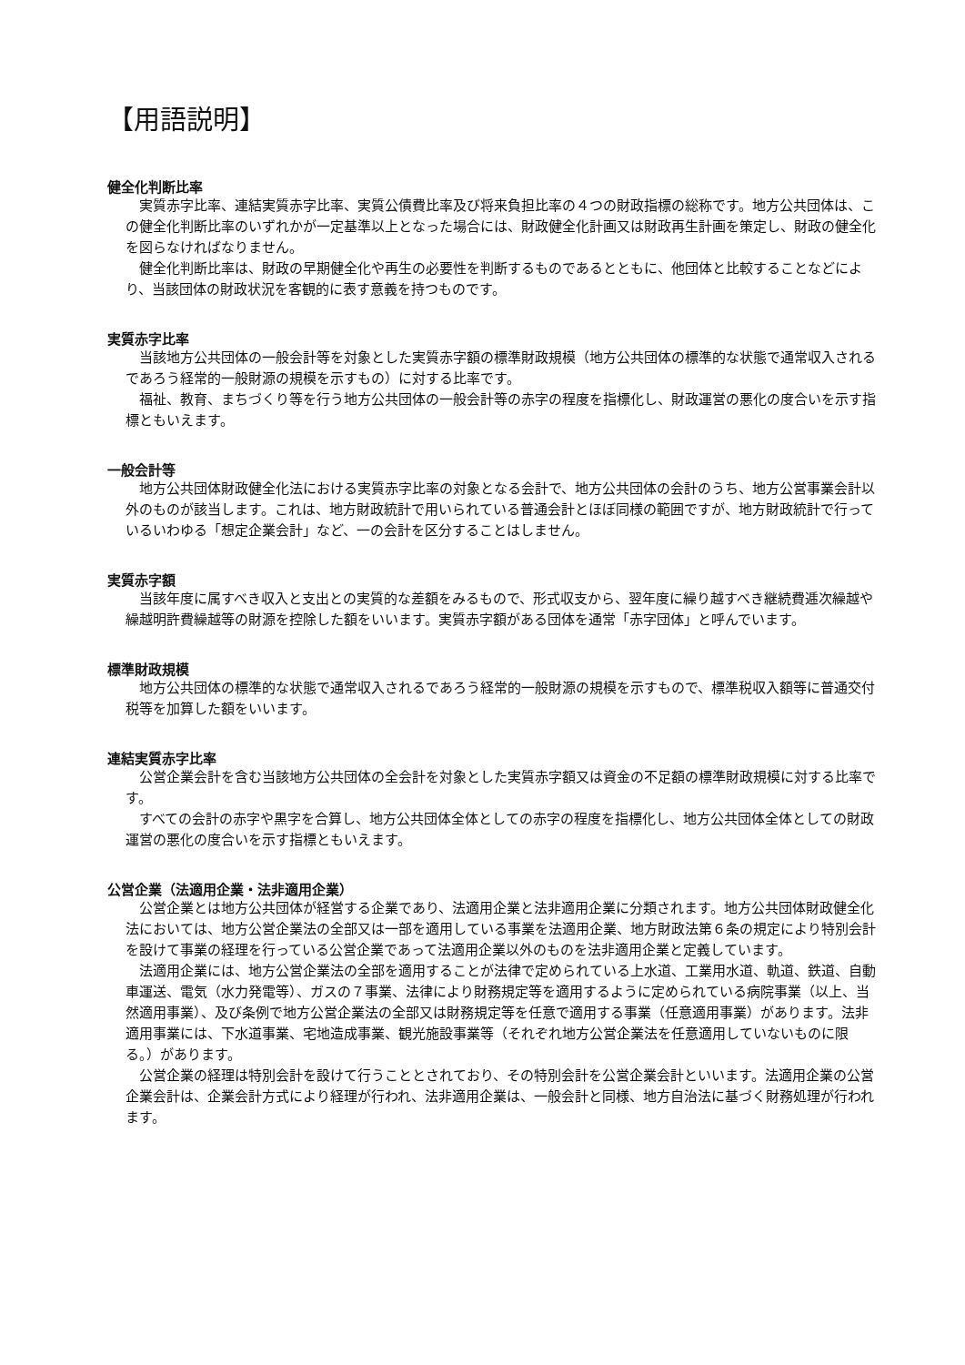【用語説明】
健全化判断比率
実質赤字比率、連結実質赤字比率、実質公債費比率及び将来負担比率の４つの財政指標の総称です。地方公共団体は、この健全化判断比率のいずれかが一定基準以上となった場合には、財政健全化計画又は財政再生計画を策定し、財政の健全化を図らなければなりません。
健全化判断比率は、財政の早期健全化や再生の必要性を判断するものであるとともに、他団体と比較することなどにより、当該団体の財政状況を客観的に表す意義を持つものです。
実質赤字比率
当該地方公共団体の一般会計等を対象とした実質赤字額の標準財政規模（地方公共団体の標準的な状態で通常収入されるであろう経常的一般財源の規模を示すもの）に対する比率です。
福祉、教育、まちづくり等を行う地方公共団体の一般会計等の赤字の程度を指標化し、財政運営の悪化の度合いを示す指標ともいえます。
一般会計等
地方公共団体財政健全化法における実質赤字比率の対象となる会計で、地方公共団体の会計のうち、地方公営事業会計以外のものが該当します。これは、地方財政統計で用いられている普通会計とほぼ同様の範囲ですが、地方財政統計で行っているいわゆる「想定企業会計」など、一の会計を区分することはしません。
実質赤字額
当該年度に属すべき収入と支出との実質的な差額をみるもので、形式収支から、翌年度に繰り越すべき継続費逓次繰越や繰越明許費繰越等の財源を控除した額をいいます。実質赤字額がある団体を通常「赤字団体」と呼んでいます。
標準財政規模
地方公共団体の標準的な状態で通常収入されるであろう経常的一般財源の規模を示すもので、標準税収入額等に普通交付税等を加算した額をいいます。
連結実質赤字比率
公営企業会計を含む当該地方公共団体の全会計を対象とした実質赤字額又は資金の不足額の標準財政規模に対する比率です。
すべての会計の赤字や黒字を合算し、地方公共団体全体としての赤字の程度を指標化し、地方公共団体全体としての財政運営の悪化の度合いを示す指標ともいえます。
公営企業（法適用企業・法非適用企業）
公営企業とは地方公共団体が経営する企業であり、法適用企業と法非適用企業に分類されます。地方公共団体財政健全化法においては、地方公営企業法の全部又は一部を適用している事業を法適用企業、地方財政法第６条の規定により特別会計を設けて事業の経理を行っている公営企業であって法適用企業以外のものを法非適用企業と定義しています。
法適用企業には、地方公営企業法の全部を適用することが法律で定められている上水道、工業用水道、軌道、鉄道、自動車運送、電気（水力発電等）、ガスの７事業、法律により財務規定等を適用するように定められている病院事業（以上、当然適用事業）、及び条例で地方公営企業法の全部又は財務規定等を任意で適用する事業（任意適用事業）があります。法非適用事業には、下水道事業、宅地造成事業、観光施設事業等（それぞれ地方公営企業法を任意適用していないものに限る。）があります。
公営企業の経理は特別会計を設けて行うこととされており、その特別会計を公営企業会計といいます。法適用企業の公営企業会計は、企業会計方式により経理が行われ、法非適用企業は、一般会計と同様、地方自治法に基づく財務処理が行われます。